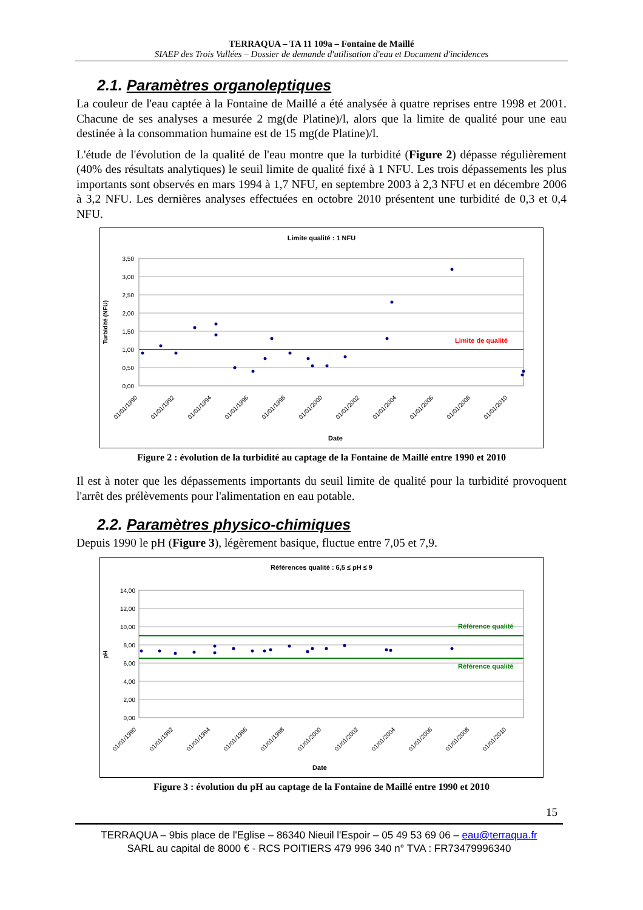TERRAQUA – TA 11 109a – Fontaine de Maillé
SIAEP des Trois Vallées – Dossier de demande d'utilisation d'eau et Document d'incidences
2.1. Paramètres organoleptiques
La couleur de l'eau captée à la Fontaine de Maillé a été analysée à quatre reprises entre 1998 et 2001. Chacune de ses analyses a mesurée 2 mg(de Platine)/l, alors que la limite de qualité pour une eau destinée à la consommation humaine est de 15 mg(de Platine)/l.
L'étude de l'évolution de la qualité de l'eau montre que la turbidité (Figure 2) dépasse régulièrement (40% des résultats analytiques) le seuil limite de qualité fixé à 1 NFU. Les trois dépassements les plus importants sont observés en mars 1994 à 1,7 NFU, en septembre 2003 à 2,3 NFU et en décembre 2006 à 3,2 NFU. Les dernières analyses effectuées en octobre 2010 présentent une turbidité de 0,3 et 0,4 NFU.
Limite qualité : 1 NFU
Limite de qualité
3,50
3,00
2,50
2,00
1,50
1,00
0,50
0,00
Turbidité (NFU)
01/01/1990
01/01/1992
01/01/1994
01/01/1996
01/01/1998
01/01/2000
01/01/2002
01/01/2004
01/01/2006
01/01/2008
01/01/2010
Date
Figure 2 : évolution de la turbidité au captage de la Fontaine de Maillé entre 1990 et 2010
Il est à noter que les dépassements importants du seuil limite de qualité pour la turbidité provoquent l'arrêt des prélèvements pour l'alimentation en eau potable.
2.2. Paramètres physico-chimiques
Depuis 1990 le pH (Figure 3), légèrement basique, fluctue entre 7,05 et 7,9.
Références qualité : 6,5 ≤ pH ≤ 9
Référence qualité
Référence qualité
14,00
12,00
10,00
8,00
6,00
4,00
2,00
0,00
pH
01/01/1990
01/01/1992
01/01/1994
01/01/1996
01/01/1998
01/01/2000
01/01/2002
01/01/2004
01/01/2006
01/01/2008
01/01/2010
Date
Figure 3 : évolution du pH au captage de la Fontaine de Maillé entre 1990 et 2010
15
TERRAQUA – 9bis place de l'Eglise – 86340 Nieuil l'Espoir – 05 49 53 69 06 – eau@terraqua.fr
SARL au capital de 8000 € - RCS POITIERS 479 996 340 n° TVA : FR73479996340